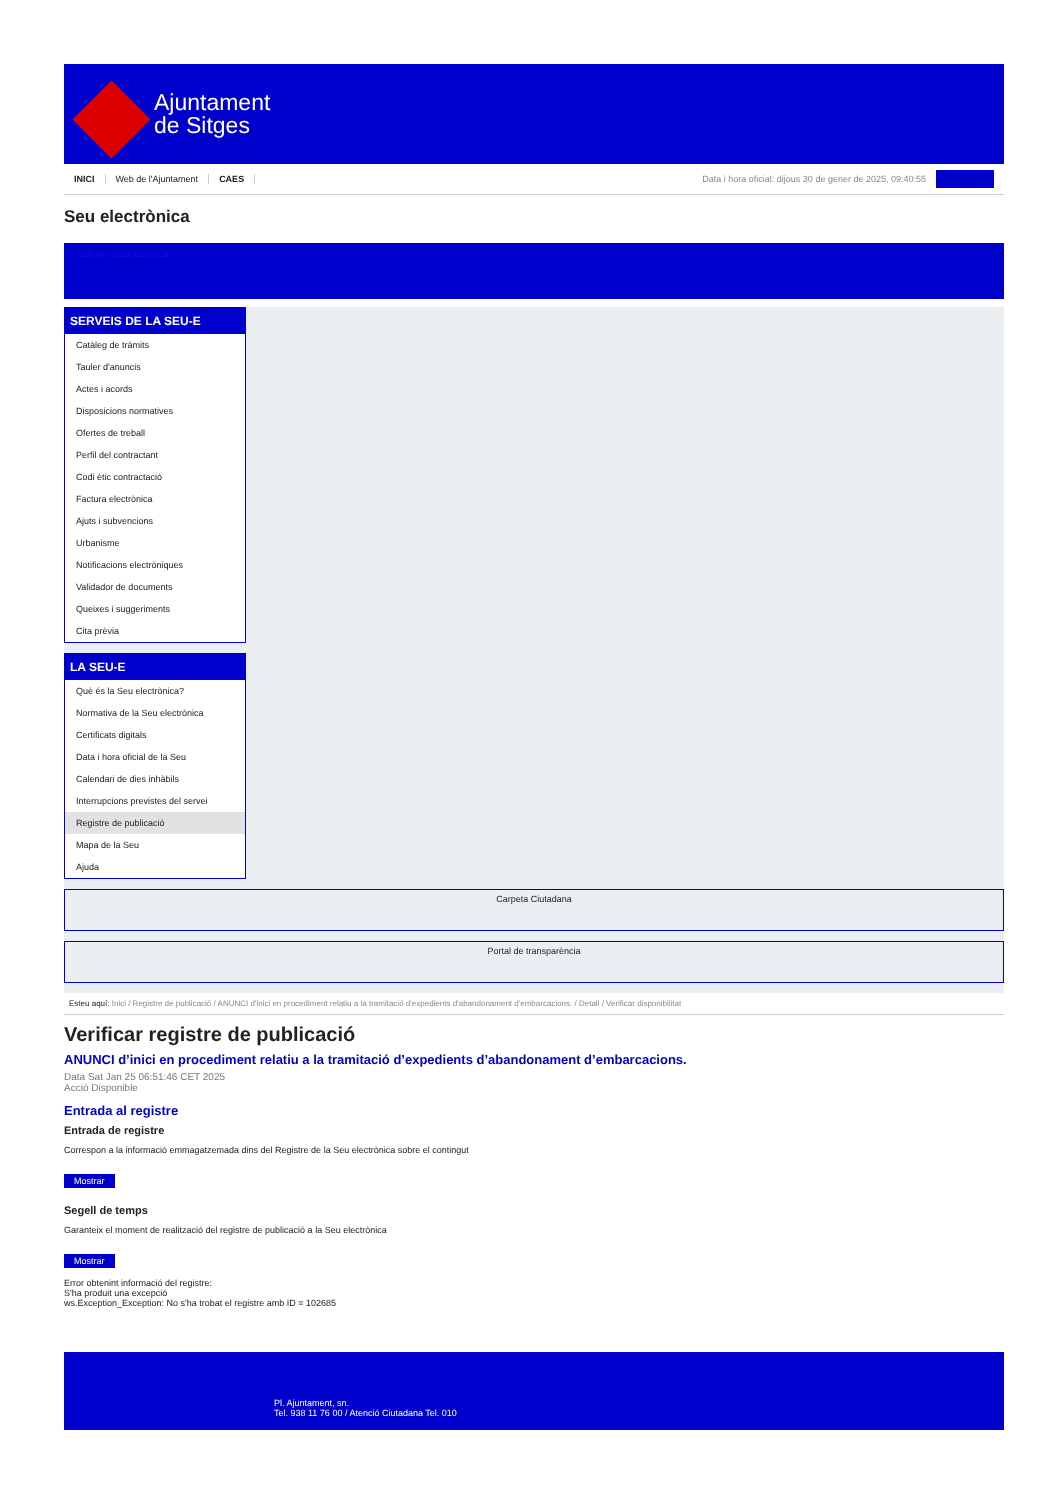Ajuntament
de Sitges
INICI Web de l'Ajuntament CAES Data i hora oficial: dijous 30 de gener de 2025, 09:40:55 Directoris
Seu electrònica
Obtenir còpia autèntica
SERVEIS DE LA SEU-E
Catàleg de tràmits
Tauler d'anuncis
Actes i acords
Disposicions normatives
Ofertes de treball
Perfil del contractant
Codi ètic contractació
Factura electrònica
Ajuts i subvencions
Urbanisme
Notificacions electròniques
Validador de documents
Queixes i suggeriments
Cita prèvia
LA SEU-E
Què és la Seu electrònica?
Normativa de la Seu electrònica
Certificats digitals
Data i hora oficial de la Seu
Calendari de dies inhàbils
Interrupcions previstes del servei
Registre de publicació
Mapa de la Seu
Ajuda
Carpeta Ciutadana
Portal de transparència
Esteu aquí: Inici / Registre de publicació / ANUNCI d'inici en procediment relatiu a la tramitació d'expedients d'abandonament d'embarcacions. / Detall / Verificar disponibilitat
Verificar registre de publicació
ANUNCI d’inici en procediment relatiu a la tramitació d’expedients d’abandonament d’embarcacions.
Data Sat Jan 25 06:51:46 CET 2025
Acció Disponible
Entrada al registre
Entrada de registre
Correspon a la informació emmagatzemada dins del Registre de la Seu electrònica sobre el contingut
Mostrar
Segell de temps
Garanteix el moment de realització del registre de publicació a la Seu electrònica
Mostrar
Error obtenint informació del registre:
S'ha produit una excepció
ws.Exception_Exception: No s'ha trobat el registre amb ID = 102685
Pl. Ajuntament, sn.
Tel. 938 11 76 00 / Atenció Ciutadana Tel. 010